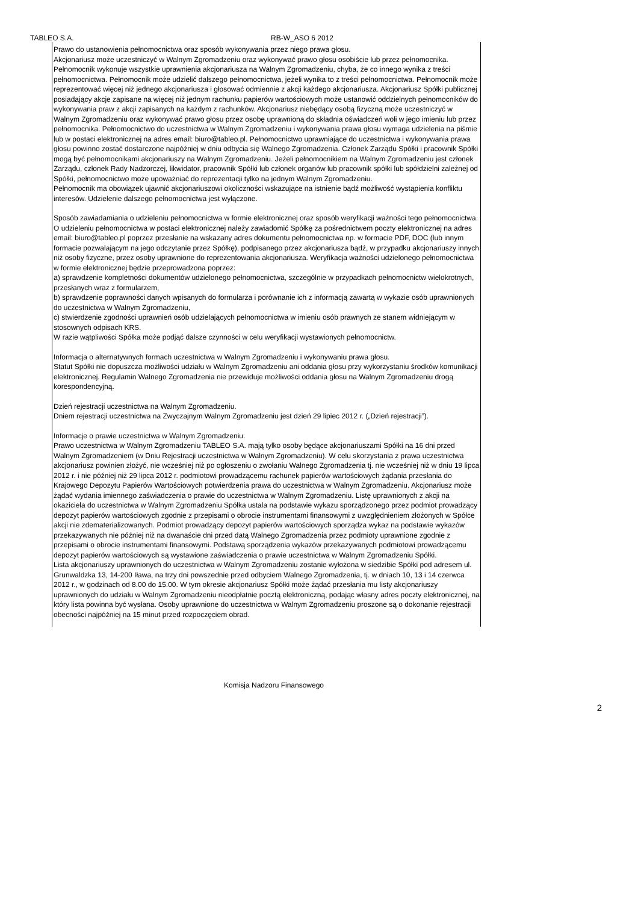TABLEO S.A. RB-W_ASO 6 2012
Prawo do ustanowienia pełnomocnictwa oraz sposób wykonywania przez niego prawa głosu.
Akcjonariusz może uczestniczyć w Walnym Zgromadzeniu oraz wykonywać prawo głosu osobiście lub przez pełnomocnika. Pełnomocnik wykonuje wszystkie uprawnienia akcjonariusza na Walnym Zgromadzeniu, chyba, że co innego wynika z treści pełnomocnictwa. Pełnomocnik może udzielić dalszego pełnomocnictwa, jeżeli wynika to z treści pełnomocnictwa. Pełnomocnik może reprezentować więcej niż jednego akcjonariusza i głosować odmiennie z akcji każdego akcjonariusza. Akcjonariusz Spółki publicznej posiadający akcje zapisane na więcej niż jednym rachunku papierów wartościowych może ustanowić oddzielnych pełnomocników do wykonywania praw z akcji zapisanych na każdym z rachunków. Akcjonariusz niebędący osobą fizyczną może uczestniczyć w Walnym Zgromadzeniu oraz wykonywać prawo głosu przez osobę uprawnioną do składnia oświadczeń woli w jego imieniu lub przez pełnomocnika. Pełnomocnictwo do uczestnictwa w Walnym Zgromadzeniu i wykonywania prawa głosu wymaga udzielenia na piśmie lub w postaci elektronicznej na adres email: biuro@tableo.pl. Pełnomocnictwo uprawniające do uczestnictwa i wykonywania prawa głosu powinno zostać dostarczone najpóźniej w dniu odbycia się Walnego Zgromadzenia. Członek Zarządu Spółki i pracownik Spółki mogą być pełnomocnikami akcjonariuszy na Walnym Zgromadzeniu. Jeżeli pełnomocnikiem na Walnym Zgromadzeniu jest członek Zarządu, członek Rady Nadzorczej, likwidator, pracownik Spółki lub członek organów lub pracownik spółki lub spółdzielni zależnej od Spółki, pełnomocnictwo może upoważniać do reprezentacji tylko na jednym Walnym Zgromadzeniu.
Pełnomocnik ma obowiązek ujawnić akcjonariuszowi okoliczności wskazujące na istnienie bądź możliwość wystąpienia konfliktu interesów. Udzielenie dalszego pełnomocnictwa jest wyłączone.
Sposób zawiadamiania o udzieleniu pełnomocnictwa w formie elektronicznej oraz sposób weryfikacji ważności tego pełnomocnictwa.
O udzieleniu pełnomocnictwa w postaci elektronicznej należy zawiadomić Spółkę za pośrednictwem poczty elektronicznej na adres email: biuro@tableo.pl poprzez przesłanie na wskazany adres dokumentu pełnomocnictwa np. w formacie PDF, DOC (lub innym formacie pozwalającym na jego odczytanie przez Spółkę), podpisanego przez akcjonariusza bądź, w przypadku akcjonariuszy innych niż osoby fizyczne, przez osoby uprawnione do reprezentowania akcjonariusza. Weryfikacja ważności udzielonego pełnomocnictwa w formie elektronicznej będzie przeprowadzona poprzez:
a) sprawdzenie kompletności dokumentów udzielonego pełnomocnictwa, szczególnie w przypadkach pełnomocnictw wielokrotnych, przesłanych wraz z formularzem,
b) sprawdzenie poprawności danych wpisanych do formularza i porównanie ich z informacją zawartą w wykazie osób uprawnionych do uczestnictwa w Walnym Zgromadzeniu,
c) stwierdzenie zgodności uprawnień osób udzielających pełnomocnictwa w imieniu osób prawnych ze stanem widniejącym w stosownych odpisach KRS.
W razie wątpliwości Spółka może podjąć dalsze czynności w celu weryfikacji wystawionych pełnomocnictw.
Informacja o alternatywnych formach uczestnictwa w Walnym Zgromadzeniu i wykonywaniu prawa głosu.
Statut Spółki nie dopuszcza możliwości udziału w Walnym Zgromadzeniu ani oddania głosu przy wykorzystaniu środków komunikacji elektronicznej. Regulamin Walnego Zgromadzenia nie przewiduje możliwości oddania głosu na Walnym Zgromadzeniu drogą korespondencyjną.
Dzień rejestracji uczestnictwa na Walnym Zgromadzeniu.
Dniem rejestracji uczestnictwa na Zwyczajnym Walnym Zgromadzeniu jest dzień 29 lipiec 2012 r. („Dzień rejestracji”).
Informacje o prawie uczestnictwa w Walnym Zgromadzeniu.
Prawo uczestnictwa w Walnym Zgromadzeniu TABLEO S.A. mają tylko osoby będące akcjonariuszami Spółki na 16 dni przed Walnym Zgromadzeniem (w Dniu Rejestracji uczestnictwa w Walnym Zgromadzeniu). W celu skorzystania z prawa uczestnictwa akcjonariusz powinien złożyć, nie wcześniej niż po ogłoszeniu o zwołaniu Walnego Zgromadzenia tj. nie wcześniej niż w dniu 19 lipca 2012 r. i nie później niż 29 lipca 2012 r. podmiotowi prowadzącemu rachunek papierów wartościowych żądania przesłania do Krajowego Depozytu Papierów Wartościowych potwierdzenia prawa do uczestnictwa w Walnym Zgromadzeniu. Akcjonariusz może żądać wydania imiennego zaświadczenia o prawie do uczestnictwa w Walnym Zgromadzeniu. Listę uprawnionych z akcji na okaziciela do uczestnictwa w Walnym Zgromadzeniu Spółka ustala na podstawie wykazu sporządzonego przez podmiot prowadzący depozyt papierów wartościowych zgodnie z przepisami o obrocie instrumentami finansowymi z uwzględnieniem złożonych w Spółce akcji nie zdematerializowanych. Podmiot prowadzący depozyt papierów wartościowych sporządza wykaz na podstawie wykazów przekazywanych nie później niż na dwanaście dni przed datą Walnego Zgromadzenia przez podmioty uprawnione zgodnie z przepisami o obrocie instrumentami finansowymi. Podstawą sporządzenia wykazów przekazywanych podmiotowi prowadzącemu depozyt papierów wartościowych są wystawione zaświadczenia o prawie uczestnictwa w Walnym Zgromadzeniu Spółki.
Lista akcjonariuszy uprawnionych do uczestnictwa w Walnym Zgromadzeniu zostanie wyłożona w siedzibie Spółki pod adresem ul. Grunwaldzka 13, 14-200 Iława, na trzy dni powszednie przed odbyciem Walnego Zgromadzenia, tj. w dniach 10, 13 i 14 czerwca 2012 r., w godzinach od 8.00 do 15.00. W tym okresie akcjonariusz Spółki może żądać przesłania mu listy akcjonariuszy uprawnionych do udziału w Walnym Zgromadzeniu nieodpłatnie pocztą elektroniczną, podając własny adres poczty elektronicznej, na który lista powinna być wysłana. Osoby uprawnione do uczestnictwa w Walnym Zgromadzeniu proszone są o dokonanie rejestracji obecności najpóźniej na 15 minut przed rozpoczęciem obrad.
Komisja Nadzoru Finansowego
2